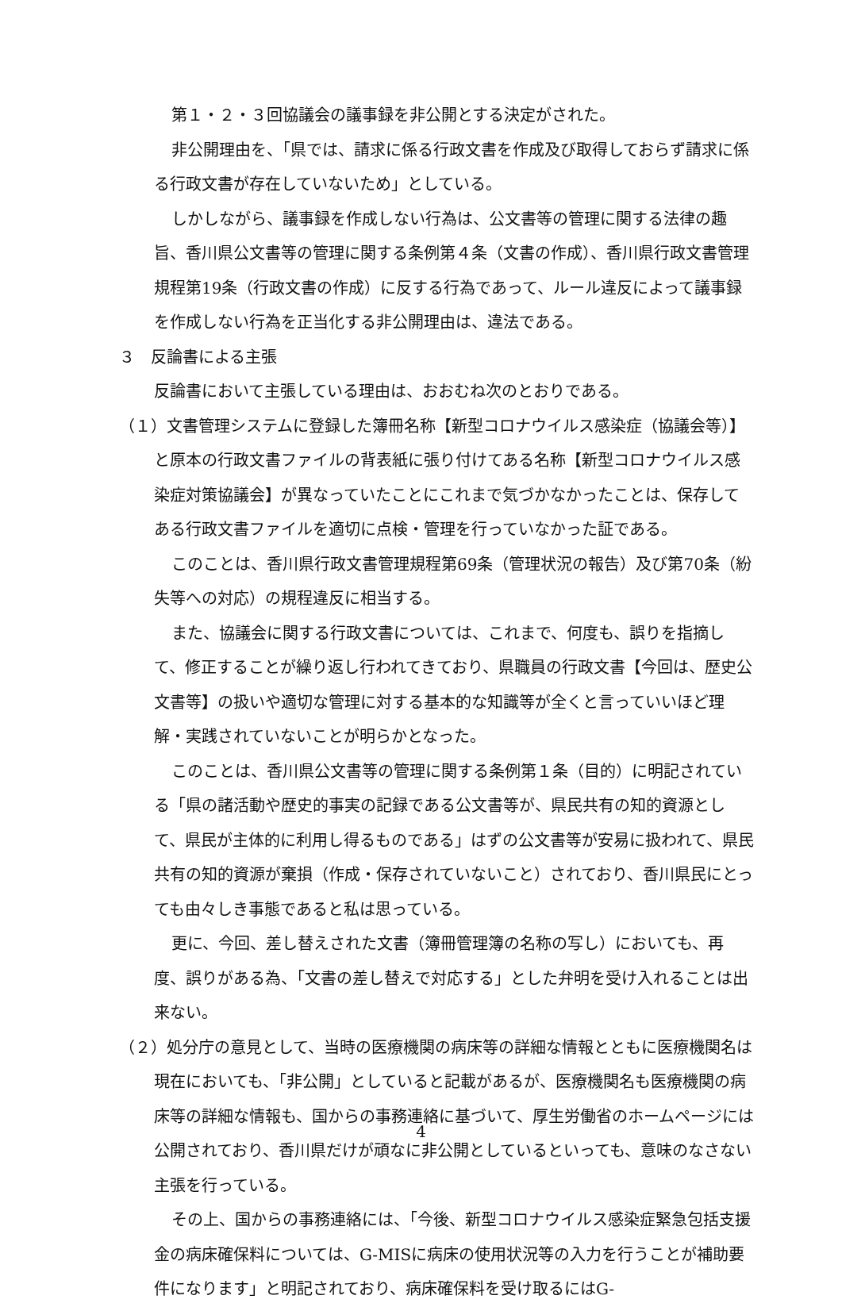第１・２・３回協議会の議事録を非公開とする決定がされた。
非公開理由を、「県では、請求に係る行政文書を作成及び取得しておらず請求に係る行政文書が存在していないため」としている。
しかしながら、議事録を作成しない行為は、公文書等の管理に関する法律の趣旨、香川県公文書等の管理に関する条例第４条（文書の作成）、香川県行政文書管理規程第19条（行政文書の作成）に反する行為であって、ルール違反によって議事録を作成しない行為を正当化する非公開理由は、違法である。
３　反論書による主張
反論書において主張している理由は、おおむね次のとおりである。
（１）文書管理システムに登録した簿冊名称【新型コロナウイルス感染症（協議会等）】と原本の行政文書ファイルの背表紙に張り付けてある名称【新型コロナウイルス感染症対策協議会】が異なっていたことにこれまで気づかなかったことは、保存してある行政文書ファイルを適切に点検・管理を行っていなかった証である。
このことは、香川県行政文書管理規程第69条（管理状況の報告）及び第70条（紛失等への対応）の規程違反に相当する。
また、協議会に関する行政文書については、これまで、何度も、誤りを指摘して、修正することが繰り返し行われてきており、県職員の行政文書【今回は、歴史公文書等】の扱いや適切な管理に対する基本的な知識等が全くと言っていいほど理解・実践されていないことが明らかとなった。
このことは、香川県公文書等の管理に関する条例第１条（目的）に明記されている「県の諸活動や歴史的事実の記録である公文書等が、県民共有の知的資源として、県民が主体的に利用し得るものである」はずの公文書等が安易に扱われて、県民共有の知的資源が棄損（作成・保存されていないこと）されており、香川県民にとっても由々しき事態であると私は思っている。
更に、今回、差し替えされた文書（簿冊管理簿の名称の写し）においても、再度、誤りがある為、「文書の差し替えで対応する」とした弁明を受け入れることは出来ない。
（２）処分庁の意見として、当時の医療機関の病床等の詳細な情報とともに医療機関名は現在においても、「非公開」としていると記載があるが、医療機関名も医療機関の病床等の詳細な情報も、国からの事務連絡に基づいて、厚生労働省のホームページには公開されており、香川県だけが頑なに非公開としているといっても、意味のなさない主張を行っている。
その上、国からの事務連絡には、「今後、新型コロナウイルス感染症緊急包括支援金の病床確保料については、G-MISに病床の使用状況等の入力を行うことが補助要件になります」と明記されており、病床確保料を受け取るにはG-
4